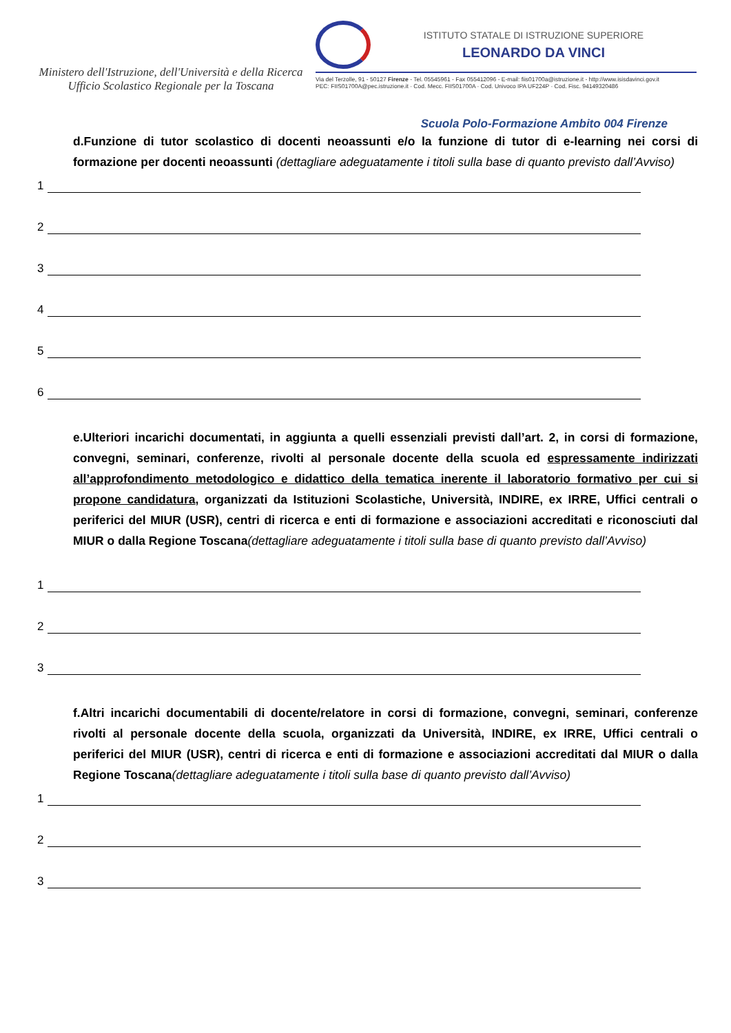Ministero dell'Istruzione, dell'Università e della Ricerca
Ufficio Scolastico Regionale per la Toscana
ISTITUTO STATALE DI ISTRUZIONE SUPERIORE
LEONARDO DA VINCI
Via del Terzolle, 91 - 50127 Firenze - Tel. 05545961 - Fax 055412096 - E-mail: fiis01700a@istruzione.it - http://www.isisdavinci.gov.it
PEC: FIIS01700A@pec.istruzione.it · Cod. Mecc. FIIS01700A · Cod. Univoco IPA UF224P · Cod. Fisc. 94149320486
Scuola Polo-Formazione Ambito 004 Firenze
d.Funzione di tutor scolastico di docenti neoassunti e/o la funzione di tutor di e-learning nei corsi di formazione per docenti neoassunti (dettagliare adeguatamente i titoli sulla base di quanto previsto dall’Avviso)
1
2
3
4
5
6
e.Ulteriori incarichi documentati, in aggiunta a quelli essenziali previsti dall’art. 2, in corsi di formazione, convegni, seminari, conferenze, rivolti al personale docente della scuola ed espressamente indirizzati all’approfondimento metodologico e didattico della tematica inerente il laboratorio formativo per cui si propone candidatura, organizzati da Istituzioni Scolastiche, Università, INDIRE, ex IRRE, Uffici centrali o periferici del MIUR (USR), centri di ricerca e enti di formazione e associazioni accreditati e riconosciuti dal MIUR o dalla Regione Toscana(dettagliare adeguatamente i titoli sulla base di quanto previsto dall’Avviso)
1
2
3
f.Altri incarichi documentabili di docente/relatore in corsi di formazione, convegni, seminari, conferenze rivolti al personale docente della scuola, organizzati da Università, INDIRE, ex IRRE, Uffici centrali o periferici del MIUR (USR), centri di ricerca e enti di formazione e associazioni accreditati dal MIUR o dalla Regione Toscana(dettagliare adeguatamente i titoli sulla base di quanto previsto dall’Avviso)
1
2
3